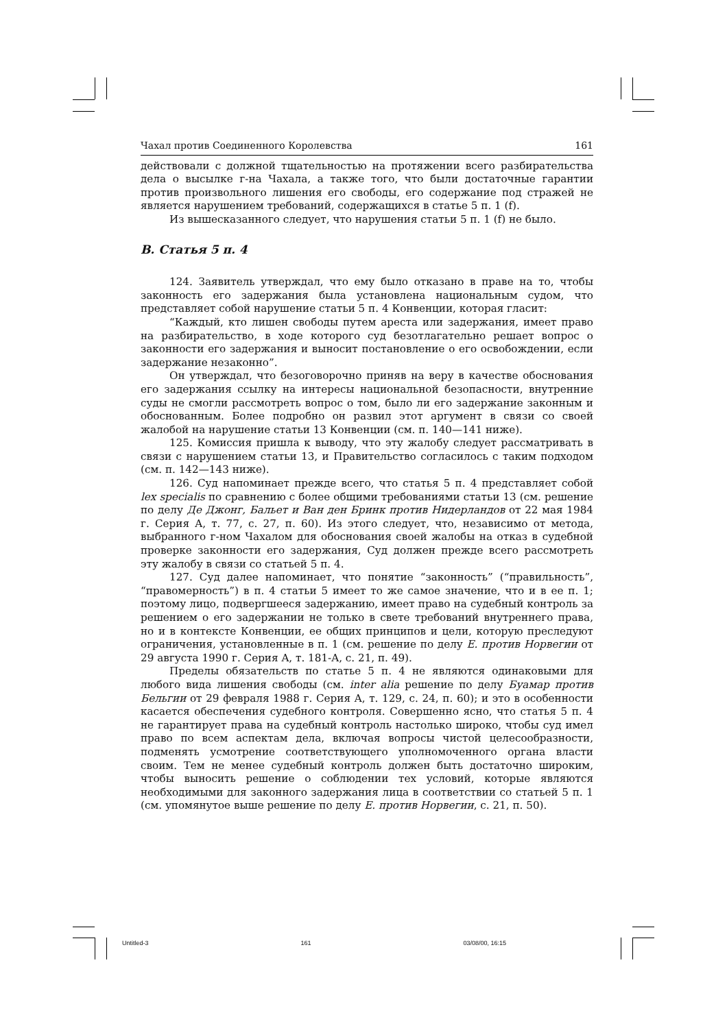Чахал против Соединенного Королевства 161
действовали с должной тщательностью на протяжении всего разбирательства дела о высылке г-на Чахала, а также того, что были достаточные гарантии против произвольного лишения его свободы, его содержание под стражей не является нарушением требований, содержащихся в статье 5 п. 1 (f).
Из вышесказанного следует, что нарушения статьи 5 п. 1 (f) не было.
B. Статья 5 п. 4
124. Заявитель утверждал, что ему было отказано в праве на то, чтобы законность его задержания была установлена национальным судом, что представляет собой нарушение статьи 5 п. 4 Конвенции, которая гласит:
“Каждый, кто лишен свободы путем ареста или задержания, имеет право на разбирательство, в ходе которого суд безотлагательно решает вопрос о законности его задержания и выносит постановление о его освобождении, если задержание незаконно”.
Он утверждал, что безоговорочно приняв на веру в качестве обоснования его задержания ссылку на интересы национальной безопасности, внутренние суды не смогли рассмотреть вопрос о том, было ли его задержание законным и обоснованным. Более подробно он развил этот аргумент в связи со своей жалобой на нарушение статьи 13 Конвенции (см. п. 140—141 ниже).
125. Комиссия пришла к выводу, что эту жалобу следует рассматривать в связи с нарушением статьи 13, и Правительство согласилось с таким подходом (см. п. 142—143 ниже).
126. Суд напоминает прежде всего, что статья 5 п. 4 представляет собой lex specialis по сравнению с более общими требованиями статьи 13 (см. решение по делу Де Джонг, Бальет и Ван ден Бринк против Нидерландов от 22 мая 1984 г. Серия A, т. 77, с. 27, п. 60). Из этого следует, что, независимо от метода, выбранного г-ном Чахалом для обоснования своей жалобы на отказ в судебной проверке законности его задержания, Суд должен прежде всего рассмотреть эту жалобу в связи со статьей 5 п. 4.
127. Суд далее напоминает, что понятие “законность” (“правильность”, “правомерность”) в п. 4 статьи 5 имеет то же самое значение, что и в ее п. 1; поэтому лицо, подвергшееся задержанию, имеет право на судебный контроль за решением о его задержании не только в свете требований внутреннего права, но и в контексте Конвенции, ее общих принципов и цели, которую преследуют ограничения, установленные в п. 1 (см. решение по делу Е. против Норвегии от 29 августа 1990 г. Серия A, т. 181-A, с. 21, п. 49).
Пределы обязательств по статье 5 п. 4 не являются одинаковыми для любого вида лишения свободы (см. inter alia решение по делу Буамар против Бельгии от 29 февраля 1988 г. Серия A, т. 129, с. 24, п. 60); и это в особенности касается обеспечения судебного контроля. Совершенно ясно, что статья 5 п. 4 не гарантирует права на судебный контроль настолько широко, чтобы суд имел право по всем аспектам дела, включая вопросы чистой целесообразности, подменять усмотрение соответствующего уполномоченного органа власти своим. Тем не менее судебный контроль должен быть достаточно широким, чтобы выносить решение о соблюдении тех условий, которые являются необходимыми для законного задержания лица в соответствии со статьей 5 п. 1 (см. упомянутое выше решение по делу Е. против Норвегии, с. 21, п. 50).
Untitled-3 161 03/08/00, 16:15